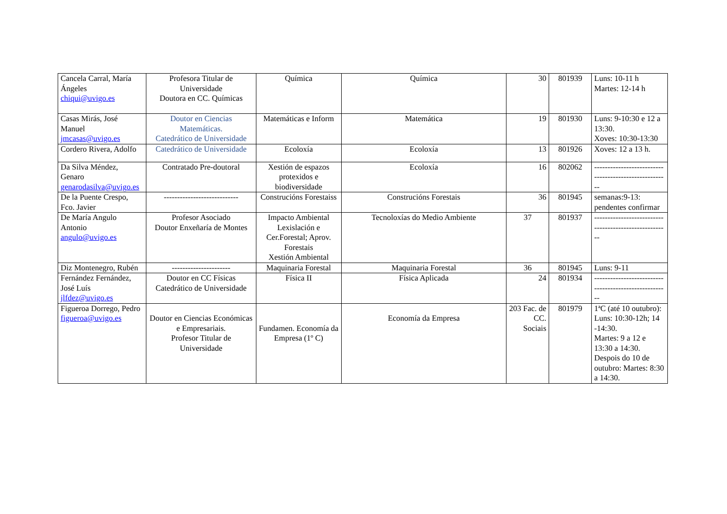| Cancela Carral, María Ángeles chiqui@uvigo.es | Profesora Titular de Universidade Doutora en CC. Químicas | Química | Química | 30 | 801939 | Luns: 10-11 h Martes: 12-14 h |
| Casas Mirás, José Manuel jmcasas@uvigo.es | Doutor en Ciencias Matemáticas. Catedrático de Universidade | Matemáticas e Inform | Matemática | 19 | 801930 | Luns: 9-10:30 e 12 a 13:30. Xoves: 10:30-13:30 |
| Cordero Rivera, Adolfo | Catedrático de Universidade | Ecoloxía | Ecoloxía | 13 | 801926 | Xoves: 12 a 13 h. |
| Da Silva Méndez, Genaro genarodasilva@uvigo.es | Contratado Pre-doutoral | Xestión de espazos protexidos e biodiversidade | Ecoloxía | 16 | 802062 | ------------------------------------------------------ |
| De la Puente Crespo, Fco. Javier | ---------------------------- | Construcións Forestaiss | Construcións Forestais | 36 | 801945 | semanas:9-13: pendentes confirmar |
| De María Angulo Antonio angulo@uvigo.es | Profesor Asociado Doutor Enxeñaría de Montes | Impacto Ambiental Lexislación e Cer.Forestal; Aprov. Forestais Xestión Ambiental | Tecnoloxías do Medio Ambiente | 37 | 801937 | ------------------------------------------------------ |
| Diz Montenegro, Rubén | ---------------------- | Maquinaria Forestal | Maquinaria Forestal | 36 | 801945 | Luns: 9-11 |
| Fernández Fernández, José Luís jlfdez@uvigo.es | Doutor en CC Físicas Catedrático de Universidade | Física II | Física Aplicada | 24 | 801934 | ------------------------------------------------------ |
| Figueroa Dorrego, Pedro figueroa@uvigo.es | Doutor en Ciencias Económicas e Empresariais. Profesor Titular de Universidade | Fundamen. Economía da Empresa (1º C) | Economía da Empresa | 203 Fac. de CC. Sociais | 801979 | 1ªC (até 10 outubro): Luns: 10:30-12h; 14 -14:30. Martes: 9 a 12 e 13:30 a 14:30. Despois do 10 de outubro: Martes: 8:30 a 14:30. |